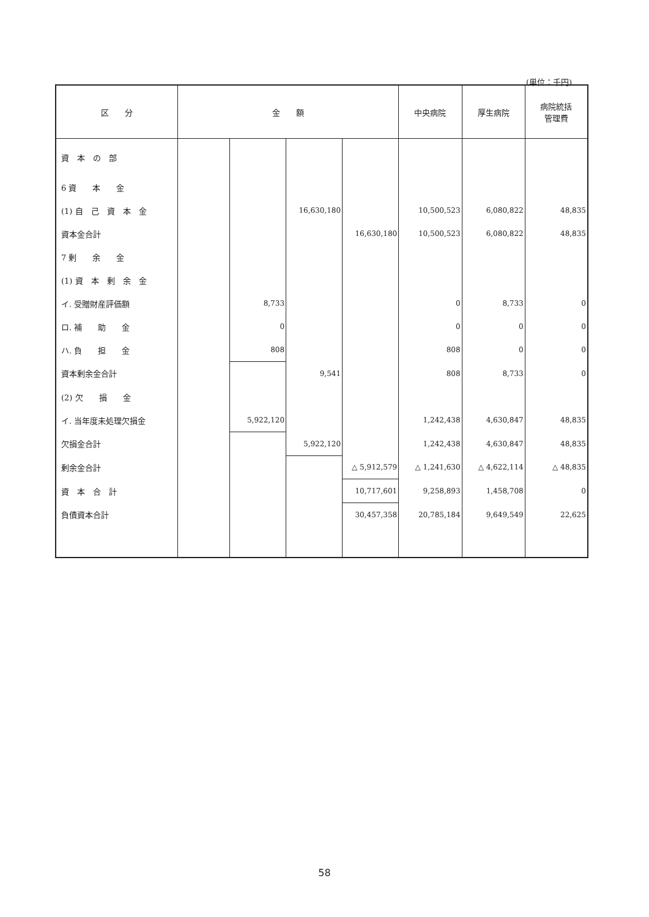(単位：千円)
| 区 分 | 金 額 | | | | 中央病院 | 厚生病院 | 病院統括 管理費 |
| --- | --- | --- | --- | --- | --- | --- | --- |
| 資 本 の 部 | | | | | | | |
| 6 資 本 金 | | | | | | | |
| (1) 自 己 資 本 金 | | | 16,630,180 | | 10,500,523 | 6,080,822 | 48,835 |
| 資本金合計 | | | | 16,630,180 | 10,500,523 | 6,080,822 | 48,835 |
| 7 剰 余 金 | | | | | | | |
| (1) 資 本 剰 余 金 | | | | | | | |
| イ. 受贈財産評価額 | | 8,733 | | | 0 | 8,733 | 0 |
| ロ. 補 助 金 | | 0 | | | 0 | 0 | 0 |
| ハ. 負 担 金 | | 808 | | | 808 | 0 | 0 |
| 資本剰余金合計 | | | 9,541 | | 808 | 8,733 | 0 |
| (2) 欠 損 金 | | | | | | | |
| イ. 当年度未処理欠損金 | | 5,922,120 | | | 1,242,438 | 4,630,847 | 48,835 |
| 欠損金合計 | | | 5,922,120 | | 1,242,438 | 4,630,847 | 48,835 |
| 剰余金合計 | | | | △ 5,912,579 | △ 1,241,630 | △ 4,622,114 | △ 48,835 |
| 資 本 合 計 | | | | 10,717,601 | 9,258,893 | 1,458,708 | 0 |
| 負債資本合計 | | | | 30,457,358 | 20,785,184 | 9,649,549 | 22,625 |
58